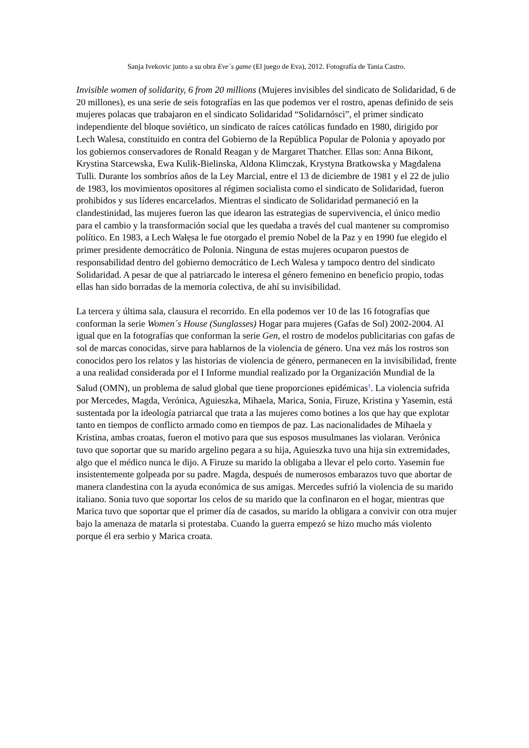Sanja Ivekovic junto a su obra Eve´s game (El juego de Eva), 2012. Fotografía de Tania Castro.
Invisible women of solidarity, 6 from 20 millions (Mujeres invisibles del sindicato de Solidaridad, 6 de 20 millones), es una serie de seis fotografías en las que podemos ver el rostro, apenas definido de seis mujeres polacas que trabajaron en el sindicato Solidaridad “Solidarnósci”, el primer sindicato independiente del bloque soviético, un sindicato de raíces católicas fundado en 1980, dirigido por Lech Walesa, constituido en contra del Gobierno de la República Popular de Polonia y apoyado por los gobiernos conservadores de Ronald Reagan y de Margaret Thatcher. Ellas son: Anna Bikont, Krystina Starcewska, Ewa Kulik-Bielinska, Aldona Klimczak, Krystyna Bratkowska y Magdalena Tulli. Durante los sombríos años de la Ley Marcial, entre el 13 de diciembre de 1981 y el 22 de julio de 1983, los movimientos opositores al régimen socialista como el sindicato de Solidaridad, fueron prohibidos y sus líderes encarcelados. Mientras el sindicato de Solidaridad permaneció en la clandestinidad, las mujeres fueron las que idearon las estrategias de supervivencia, el único medio para el cambio y la transformación social que les quedaba a través del cual mantener su compromiso político. En 1983, a Lech Wałęsa le fue otorgado el premio Nobel de la Paz y en 1990 fue elegido el primer presidente democrático de Polonia. Ninguna de estas mujeres ocuparon puestos de responsabilidad dentro del gobierno democrático de Lech Walesa y tampoco dentro del sindicato Solidaridad. A pesar de que al patriarcado le interesa el género femenino en beneficio propio, todas ellas han sido borradas de la memoria colectiva, de ahí su invisibilidad.
La tercera y última sala, clausura el recorrido. En ella podemos ver 10 de las 16 fotografías que conforman la serie Women´s House (Sunglasses) Hogar para mujeres (Gafas de Sol) 2002-2004. Al igual que en la fotografías que conforman la serie Gen, el rostro de modelos publicitarias con gafas de sol de marcas conocidas, sirve para hablarnos de la violencia de género. Una vez más los rostros son conocidos pero los relatos y las historias de violencia de género, permanecen en la invisibilidad, frente a una realidad considerada por el I Informe mundial realizado por la Organización Mundial de la Salud (OMN), un problema de salud global que tiene proporciones epidémicas<sup>1</sup>. La violencia sufrida por Mercedes, Magda, Verónica, Aguieszka, Mihaela, Marica, Sonia, Firuze, Kristina y Yasemin, está sustentada por la ideología patriarcal que trata a las mujeres como botines a los que hay que explotar tanto en tiempos de conflicto armado como en tiempos de paz. Las nacionalidades de Mihaela y Kristina, ambas croatas, fueron el motivo para que sus esposos musulmanes las violaran. Verónica tuvo que soportar que su marido argelino pegara a su hija, Aguieszka tuvo una hija sin extremidades, algo que el médico nunca le dijo. A Firuze su marido la obligaba a llevar el pelo corto. Yasemin fue insistentemente golpeada por su padre. Magda, después de numerosos embarazos tuvo que abortar de manera clandestina con la ayuda económica de sus amigas. Mercedes sufrió la violencia de su marido italiano. Sonia tuvo que soportar los celos de su marido que la confinaron en el hogar, mientras que Marica tuvo que soportar que el primer día de casados, su marido la obligara a convivir con otra mujer bajo la amenaza de matarla si protestaba. Cuando la guerra empezó se hizo mucho más violento porque él era serbio y Marica croata.